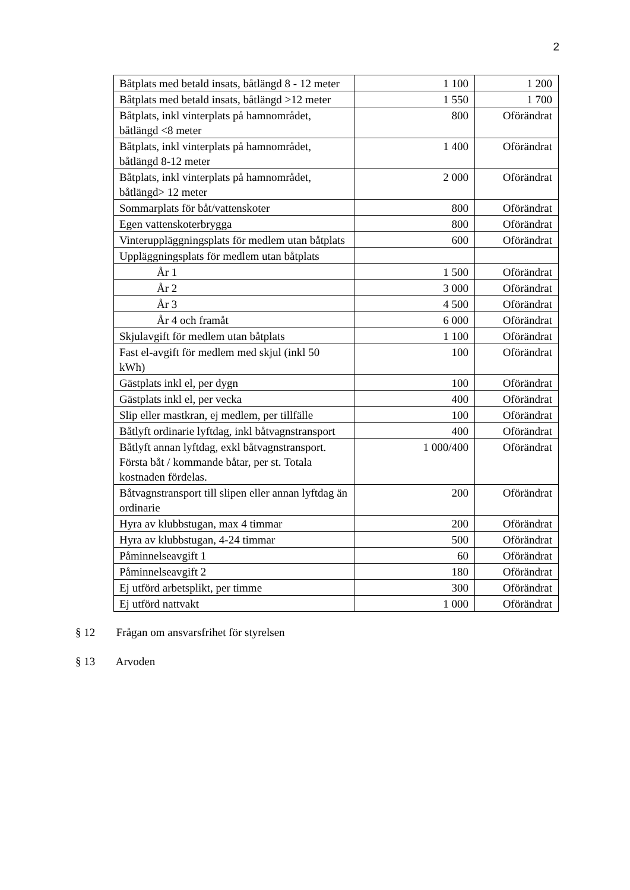2
| Båtplats med betald insats, båtlängd 8 - 12 meter | 1 100 | 1 200 |
| Båtplats med betald insats, båtlängd >12 meter | 1 550 | 1 700 |
| Båtplats, inkl vinterplats på hamnområdet, båtlängd <8 meter | 800 | Oförändrat |
| Båtplats, inkl vinterplats på hamnområdet, båtlängd 8-12 meter | 1 400 | Oförändrat |
| Båtplats, inkl vinterplats på hamnområdet, båtlängd> 12 meter | 2 000 | Oförändrat |
| Sommarplats för båt/vattenskoter | 800 | Oförändrat |
| Egen vattenskoterbrygga | 800 | Oförändrat |
| Vinteruppläggningsplats för medlem utan båtplats | 600 | Oförändrat |
| Uppläggningsplats för medlem utan båtplats | | |
| År 1 | 1 500 | Oförändrat |
| År 2 | 3 000 | Oförändrat |
| År 3 | 4 500 | Oförändrat |
| År 4 och framåt | 6 000 | Oförändrat |
| Skjulavgift för medlem utan båtplats | 1 100 | Oförändrat |
| Fast el-avgift för medlem med skjul (inkl 50 kWh) | 100 | Oförändrat |
| Gästplats inkl el, per dygn | 100 | Oförändrat |
| Gästplats inkl el, per vecka | 400 | Oförändrat |
| Slip eller mastkran, ej medlem, per tillfälle | 100 | Oförändrat |
| Båtlyft ordinarie lyftdag, inkl båtvagnstransport | 400 | Oförändrat |
| Båtlyft annan lyftdag, exkl båtvagnstransport. Första båt / kommande båtar, per st. Totala kostnaden fördelas. | 1 000/400 | Oförändrat |
| Båtvagnstransport till slipen eller annan lyftdag än ordinarie | 200 | Oförändrat |
| Hyra av klubbstugan, max 4 timmar | 200 | Oförändrat |
| Hyra av klubbstugan, 4-24 timmar | 500 | Oförändrat |
| Påminnelseavgift 1 | 60 | Oförändrat |
| Påminnelseavgift 2 | 180 | Oförändrat |
| Ej utförd arbetsplikt, per timme | 300 | Oförändrat |
| Ej utförd nattvakt | 1 000 | Oförändrat |
§ 12 Frågan om ansvarsfrihet för styrelsen
§ 13 Arvoden